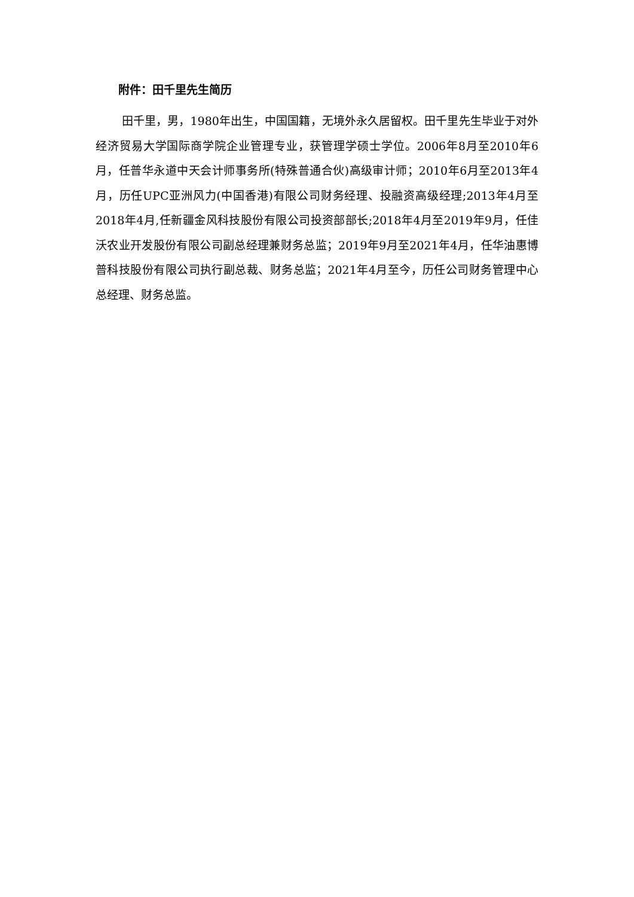附件：田千里先生简历
田千里，男，1980年出生，中国国籍，无境外永久居留权。田千里先生毕业于对外经济贸易大学国际商学院企业管理专业，获管理学硕士学位。2006年8月至2010年6月，任普华永道中天会计师事务所(特殊普通合伙)高级审计师；2010年6月至2013年4月，历任UPC亚洲风力(中国香港)有限公司财务经理、投融资高级经理;2013年4月至2018年4月,任新疆金风科技股份有限公司投资部部长;2018年4月至2019年9月，任佳沃农业开发股份有限公司副总经理兼财务总监；2019年9月至2021年4月，任华油惠博普科技股份有限公司执行副总裁、财务总监；2021年4月至今，历任公司财务管理中心总经理、财务总监。